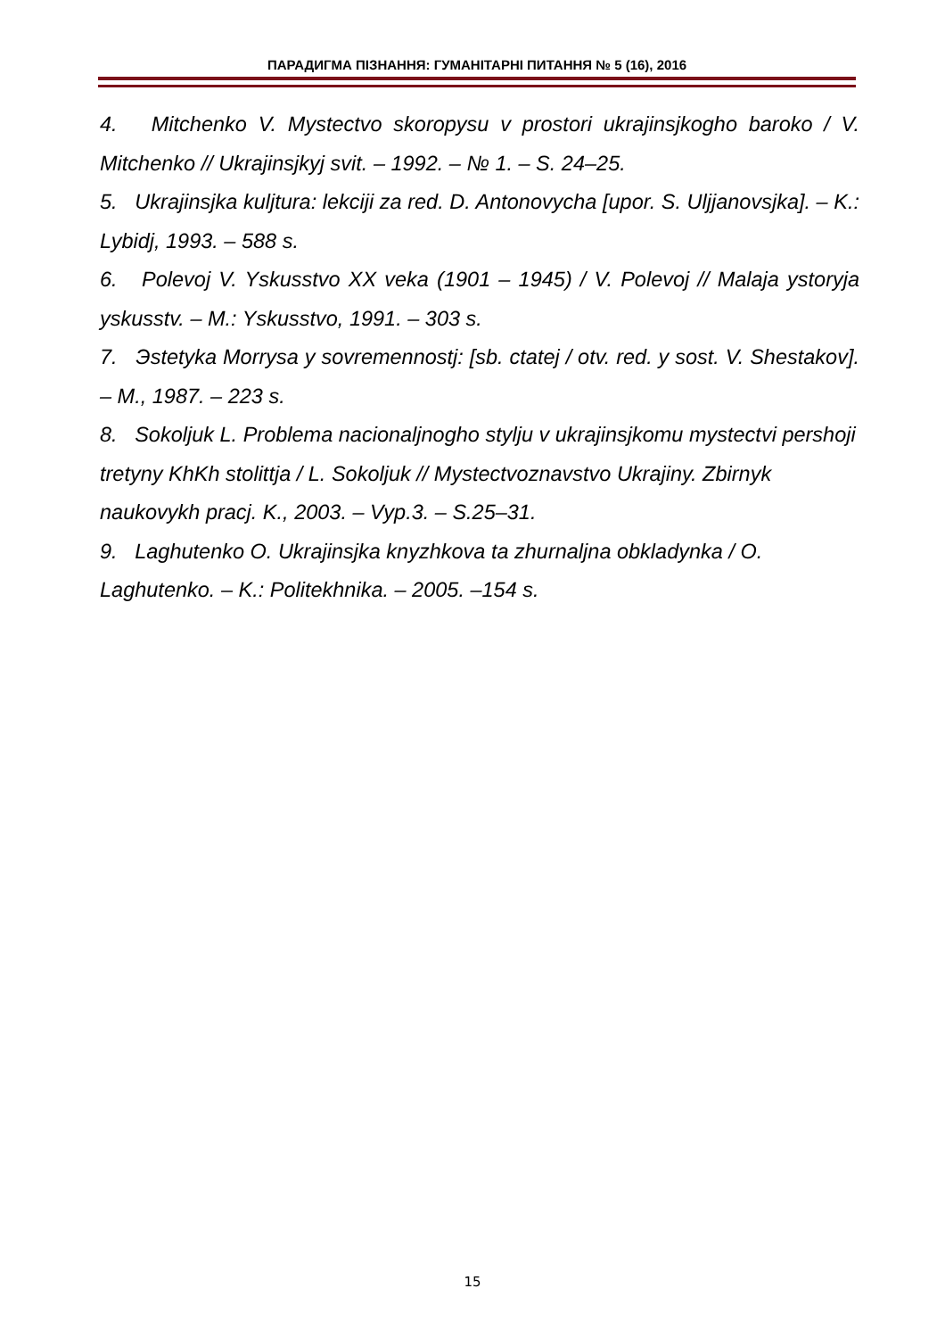ПАРАДИГМА ПІЗНАННЯ: ГУМАНІТАРНІ ПИТАННЯ № 5 (16), 2016
4. Mitchenko V. Mystectvo skoropysu v prostori ukrajinsjkogho baroko / V. Mitchenko // Ukrajinsjkyj svit. – 1992. – № 1. – S. 24–25.
5. Ukrajinsjka kuljtura: lekciji za red. D. Antonovycha [upor. S. Uljjanovsjka]. – K.: Lybidj, 1993. – 588 s.
6. Polevoj V. Yskusstvo XX veka (1901 – 1945) / V. Polevoj // Malaja ystoryja yskusstv. – M.: Yskusstvo, 1991. – 303 s.
7. Эstetyka Morrysa y sovremennostj: [sb. ctatej / otv. red. y sost. V. Shestakov]. – M., 1987. – 223 s.
8. Sokoljuk L. Problema nacionaljnogho stylju v ukrajinsjkomu mystectvi pershoji tretyny KhKh stolittja / L. Sokoljuk // Mystectvoznavstvo Ukrajiny. Zbirnyk naukovykh pracj. K., 2003. – Vyp.3. – S.25–31.
9. Laghutenko O. Ukrajinsjka knyzhkova ta zhurnaljna obkladynka / O. Laghutenko. – K.: Politekhnika. – 2005. –154 s.
15